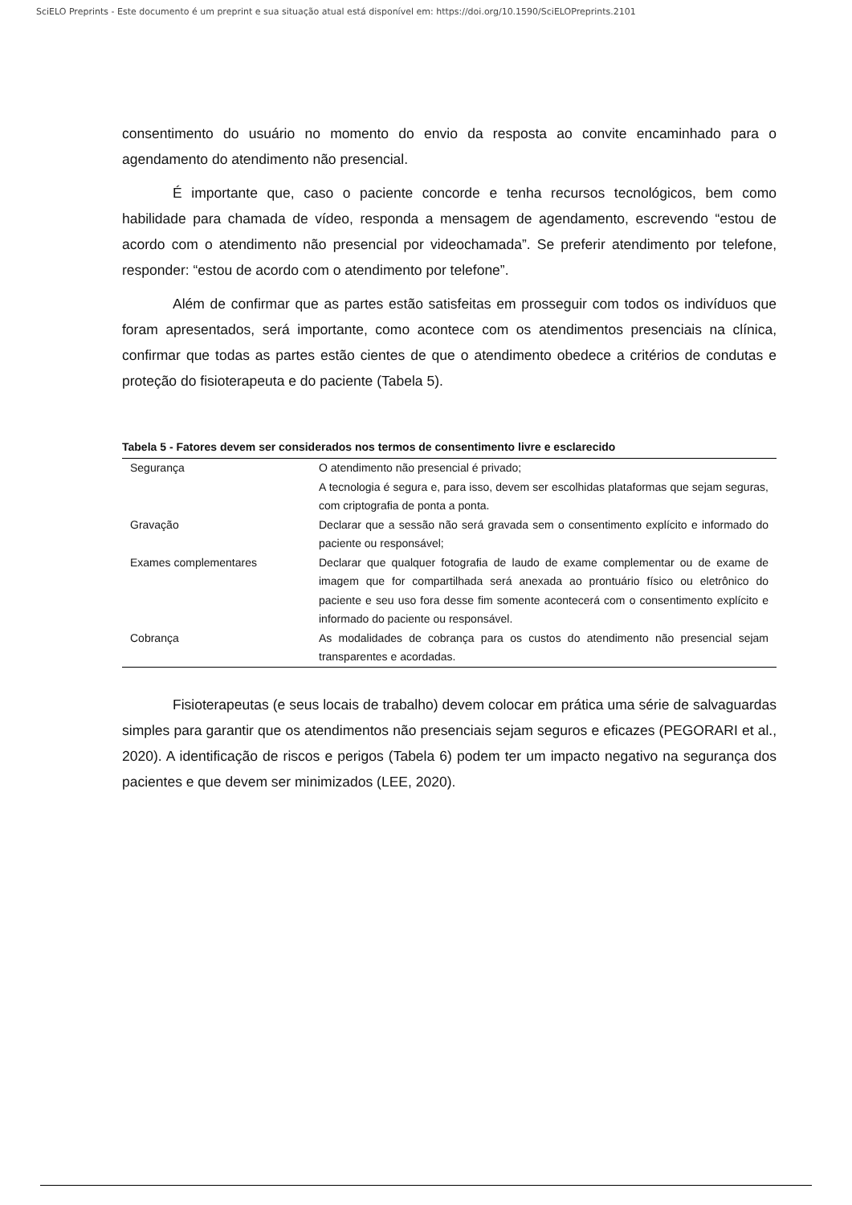SciELO Preprints - Este documento é um preprint e sua situação atual está disponível em: https://doi.org/10.1590/SciELOPreprints.2101
consentimento do usuário no momento do envio da resposta ao convite encaminhado para o agendamento do atendimento não presencial.
É importante que, caso o paciente concorde e tenha recursos tecnológicos, bem como habilidade para chamada de vídeo, responda a mensagem de agendamento, escrevendo “estou de acordo com o atendimento não presencial por videochamada”. Se preferir atendimento por telefone, responder: “estou de acordo com o atendimento por telefone”.
Além de confirmar que as partes estão satisfeitas em prosseguir com todos os indivíduos que foram apresentados, será importante, como acontece com os atendimentos presenciais na clínica, confirmar que todas as partes estão cientes de que o atendimento obedece a critérios de condutas e proteção do fisioterapeuta e do paciente (Tabela 5).
Tabela 5 - Fatores devem ser considerados nos termos de consentimento livre e esclarecido
| Segurança | O atendimento não presencial é privado; A tecnologia é segura e, para isso, devem ser escolhidas plataformas que sejam seguras, com criptografia de ponta a ponta. |
| Gravação | Declarar que a sessão não será gravada sem o consentimento explícito e informado do paciente ou responsável; |
| Exames complementares | Declarar que qualquer fotografia de laudo de exame complementar ou de exame de imagem que for compartilhada será anexada ao prontuário físico ou eletrônico do paciente e seu uso fora desse fim somente acontecerá com o consentimento explícito e informado do paciente ou responsável. |
| Cobrança | As modalidades de cobrança para os custos do atendimento não presencial sejam transparentes e acordadas. |
Fisioterapeutas (e seus locais de trabalho) devem colocar em prática uma série de salvaguardas simples para garantir que os atendimentos não presenciais sejam seguros e eficazes (PEGORARI et al., 2020). A identificação de riscos e perigos (Tabela 6) podem ter um impacto negativo na segurança dos pacientes e que devem ser minimizados (LEE, 2020).